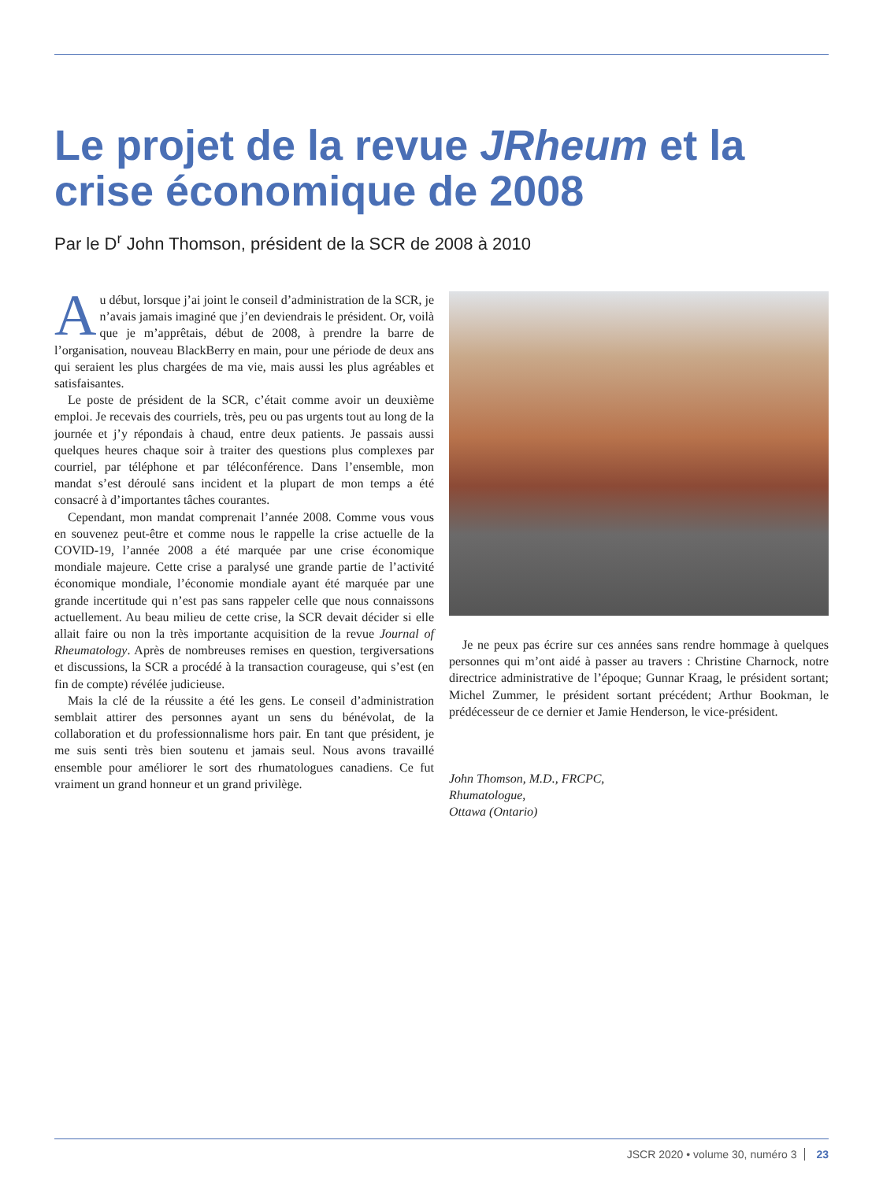Le projet de la revue JRheum et la crise économique de 2008
Par le D<sup>r</sup> John Thomson, président de la SCR de 2008 à 2010
Au début, lorsque j’ai joint le conseil d’administration de la SCR, je n’avais jamais imaginé que j’en deviendrais le président. Or, voilà que je m’apprêtais, début de 2008, à prendre la barre de l’organisation, nouveau BlackBerry en main, pour une période de deux ans qui seraient les plus chargées de ma vie, mais aussi les plus agréables et satisfaisantes.
Le poste de président de la SCR, c’était comme avoir un deuxième emploi. Je recevais des courriels, très, peu ou pas urgents tout au long de la journée et j’y répondais à chaud, entre deux patients. Je passais aussi quelques heures chaque soir à traiter des questions plus complexes par courriel, par téléphone et par téléconférence. Dans l’ensemble, mon mandat s’est déroulé sans incident et la plupart de mon temps a été consacré à d’importantes tâches courantes.
Cependant, mon mandat comprenait l’année 2008. Comme vous vous en souvenez peut-être et comme nous le rappelle la crise actuelle de la COVID-19, l’année 2008 a été marquée par une crise économique mondiale majeure. Cette crise a paralysé une grande partie de l’activité économique mondiale, l’économie mondiale ayant été marquée par une grande incertitude qui n’est pas sans rappeler celle que nous connaissons actuellement. Au beau milieu de cette crise, la SCR devait décider si elle allait faire ou non la très importante acquisition de la revue Journal of Rheumatology. Après de nombreuses remises en question, tergiversations et discussions, la SCR a procédé à la transaction courageuse, qui s’est (en fin de compte) révélée judicieuse.
Mais la clé de la réussite a été les gens. Le conseil d’administration semblait attirer des personnes ayant un sens du bénévolat, de la collaboration et du professionnalisme hors pair. En tant que président, je me suis senti très bien soutenu et jamais seul. Nous avons travaillé ensemble pour améliorer le sort des rhumatologues canadiens. Ce fut vraiment un grand honneur et un grand privilège.
Je ne peux pas écrire sur ces années sans rendre hommage à quelques personnes qui m’ont aidé à passer au travers : Christine Charnock, notre directrice administrative de l’époque; Gunnar Kraag, le président sortant; Michel Zummer, le président sortant précédent; Arthur Bookman, le prédécesseur de ce dernier et Jamie Henderson, le vice-président.
John Thomson, M.D., FRCPC,
Rhumatologue,
Ottawa (Ontario)
JSCR 2020 • volume 30, numéro 3 23